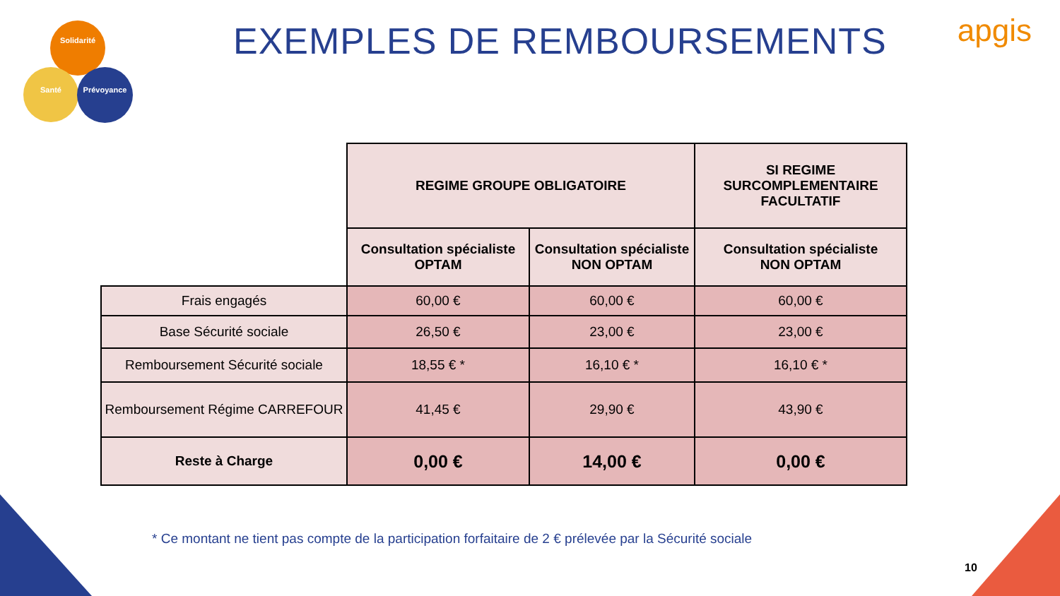Solidarité
Santé Prévoyance
EXEMPLES DE REMBOURSEMENTS apgis
| | REGIME GROUPE OBLIGATOIRE | | SI REGIME SURCOMPLEMENTAIRE FACULTATIF |
| | Consultation spécialiste OPTAM | Consultation spécialiste NON OPTAM | Consultation spécialiste NON OPTAM |
| Frais engagés | 60,00 € | 60,00 € | 60,00 € |
| Base Sécurité sociale | 26,50 € | 23,00 € | 23,00 € |
| Remboursement Sécurité sociale | 18,55 € * | 16,10 € * | 16,10 € * |
| Remboursement Régime CARREFOUR | 41,45 € | 29,90 € | 43,90 € |
| Reste à Charge | 0,00 € | 14,00 € | 0,00 € |
* Ce montant ne tient pas compte de la participation forfaitaire de 2 € prélevée par la Sécurité sociale
10